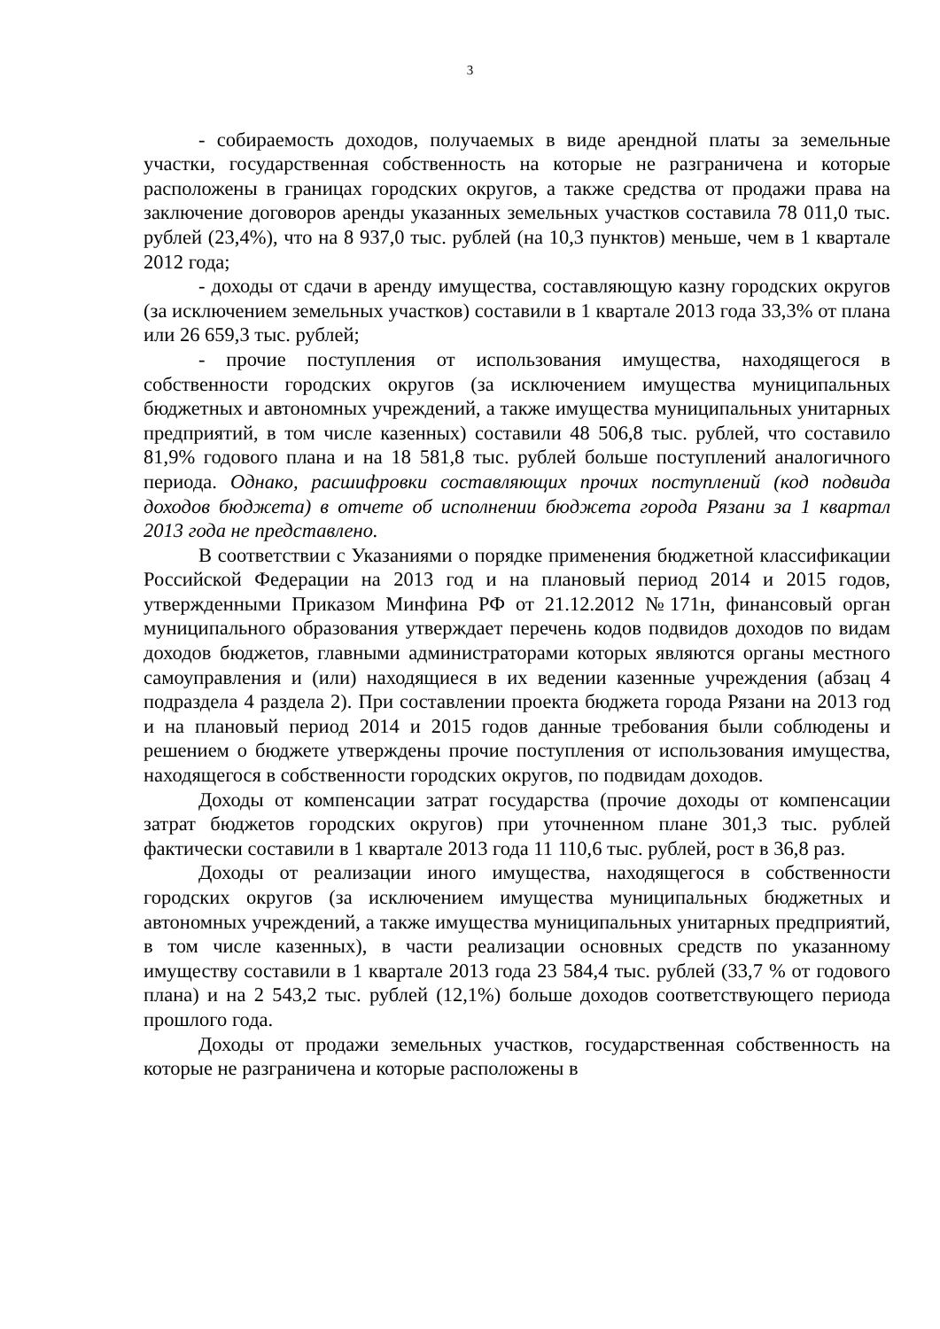3
- собираемость доходов, получаемых в виде арендной платы за земельные участки, государственная собственность на которые не разграничена и которые расположены в границах городских округов, а также средства от продажи права на заключение договоров аренды указанных земельных участков составила 78 011,0 тыс. рублей (23,4%), что на 8 937,0 тыс. рублей (на 10,3 пунктов) меньше, чем в 1 квартале 2012 года;
- доходы от сдачи в аренду имущества, составляющую казну городских округов (за исключением земельных участков) составили в 1 квартале 2013 года 33,3% от плана или 26 659,3 тыс. рублей;
- прочие поступления от использования имущества, находящегося в собственности городских округов (за исключением имущества муниципальных бюджетных и автономных учреждений, а также имущества муниципальных унитарных предприятий, в том числе казенных) составили 48 506,8 тыс. рублей, что составило 81,9% годового плана и на 18 581,8 тыс. рублей больше поступлений аналогичного периода. Однако, расшифровки составляющих прочих поступлений (код подвида доходов бюджета) в отчете об исполнении бюджета города Рязани за 1 квартал 2013 года не представлено.
В соответствии с Указаниями о порядке применения бюджетной классификации Российской Федерации на 2013 год и на плановый период 2014 и 2015 годов, утвержденными Приказом Минфина РФ от 21.12.2012 №171н, финансовый орган муниципального образования утверждает перечень кодов подвидов доходов по видам доходов бюджетов, главными администраторами которых являются органы местного самоуправления и (или) находящиеся в их ведении казенные учреждения (абзац 4 подраздела 4 раздела 2). При составлении проекта бюджета города Рязани на 2013 год и на плановый период 2014 и 2015 годов данные требования были соблюдены и решением о бюджете утверждены прочие поступления от использования имущества, находящегося в собственности городских округов, по подвидам доходов.
Доходы от компенсации затрат государства (прочие доходы от компенсации затрат бюджетов городских округов) при уточненном плане 301,3 тыс. рублей фактически составили в 1 квартале 2013 года 11 110,6 тыс. рублей, рост в 36,8 раз.
Доходы от реализации иного имущества, находящегося в собственности городских округов (за исключением имущества муниципальных бюджетных и автономных учреждений, а также имущества муниципальных унитарных предприятий, в том числе казенных), в части реализации основных средств по указанному имуществу составили в 1 квартале 2013 года 23 584,4 тыс. рублей (33,7 % от годового плана) и на 2 543,2 тыс. рублей (12,1%) больше доходов соответствующего периода прошлого года.
Доходы от продажи земельных участков, государственная собственность на которые не разграничена и которые расположены в